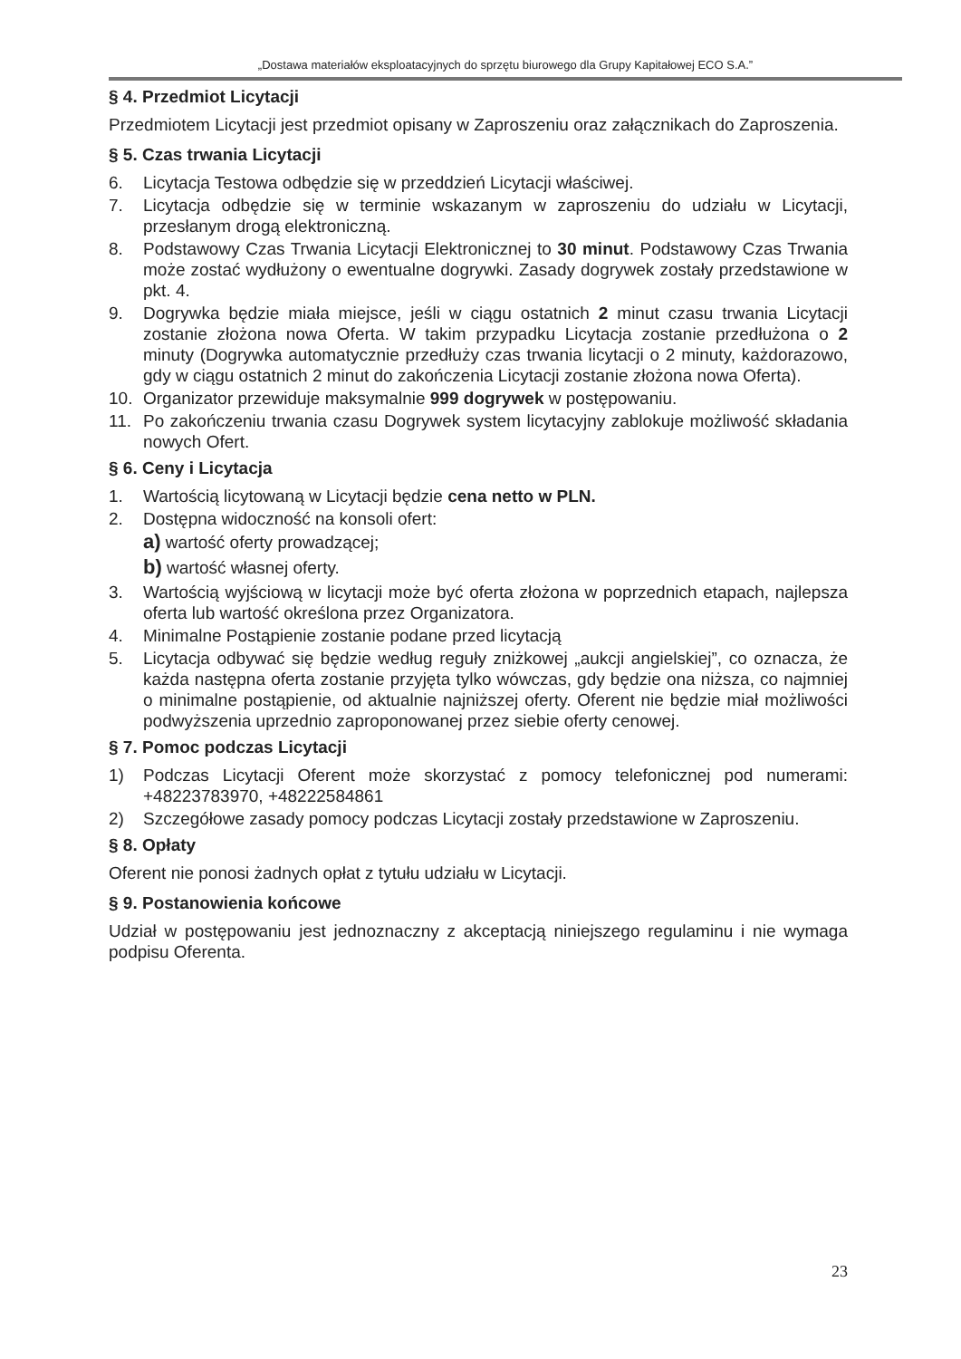„Dostawa materiałów eksploatacyjnych do sprzętu biurowego dla Grupy Kapitałowej ECO S.A.”
§ 4. Przedmiot Licytacji
Przedmiotem Licytacji jest przedmiot opisany w Zaproszeniu oraz załącznikach do Zaproszenia.
§ 5. Czas trwania Licytacji
6. Licytacja Testowa odbędzie się w przeddzień Licytacji właściwej.
7. Licytacja odbędzie się w terminie wskazanym w zaproszeniu do udziału w Licytacji, przesłanym drogą elektroniczną.
8. Podstawowy Czas Trwania Licytacji Elektronicznej to 30 minut. Podstawowy Czas Trwania może zostać wydłużony o ewentualne dogrywki. Zasady dogrywek zostały przedstawione w pkt. 4.
9. Dogrywka będzie miała miejsce, jeśli w ciągu ostatnich 2 minut czasu trwania Licytacji zostanie złożona nowa Oferta. W takim przypadku Licytacja zostanie przedłużona o 2 minuty (Dogrywka automatycznie przedłuży czas trwania licytacji o 2 minuty, każdorazowo, gdy w ciągu ostatnich 2 minut do zakończenia Licytacji zostanie złożona nowa Oferta).
10. Organizator przewiduje maksymalnie 999 dogrywek w postępowaniu.
11. Po zakończeniu trwania czasu Dogrywek system licytacyjny zablokuje możliwość składania nowych Ofert.
§ 6. Ceny i Licytacja
1. Wartością licytowaną w Licytacji będzie cena netto w PLN.
2. Dostępna widoczność na konsoli ofert:
a) wartość oferty prowadzącej;
b) wartość własnej oferty.
3. Wartością wyjściową w licytacji może być oferta złożona w poprzednich etapach, najlepsza oferta lub wartość określona przez Organizatora.
4. Minimalne Postąpienie zostanie podane przed licytacją
5. Licytacja odbywać się będzie według reguły zniżkowej „aukcji angielskiej”, co oznacza, że każda następna oferta zostanie przyjęta tylko wówczas, gdy będzie ona niższa, co najmniej o minimalne postąpienie, od aktualnie najniższej oferty. Oferent nie będzie miał możliwości podwyższenia uprzednio zaproponowanej przez siebie oferty cenowej.
§ 7. Pomoc podczas Licytacji
1) Podczas Licytacji Oferent może skorzystać z pomocy telefonicznej pod numerami: +48223783970, +48222584861
2) Szczegółowe zasady pomocy podczas Licytacji zostały przedstawione w Zaproszeniu.
§ 8. Opłaty
Oferent nie ponosi żadnych opłat z tytułu udziału w Licytacji.
§ 9. Postanowienia końcowe
Udział w postępowaniu jest jednoznaczny z akceptacją niniejszego regulaminu i nie wymaga podpisu Oferenta.
23